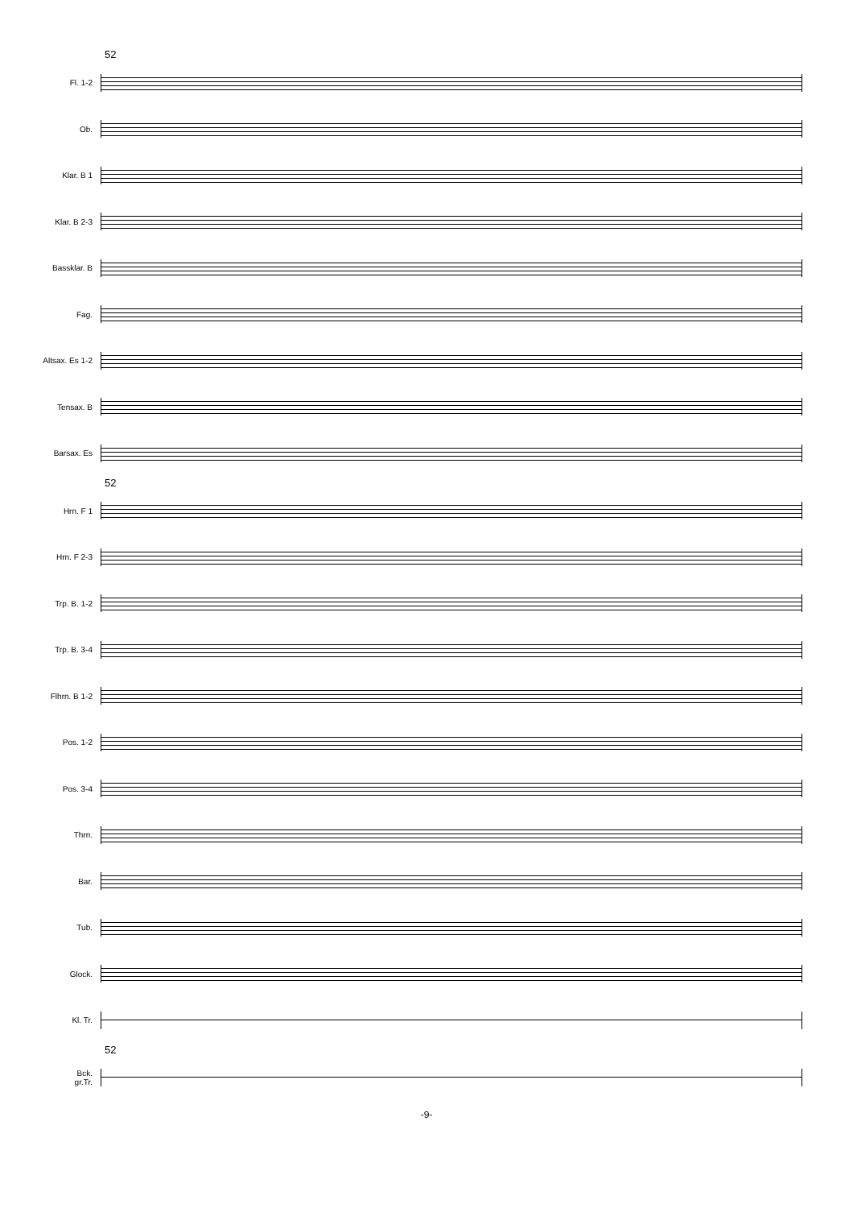52
Fl. 1-2
Ob.
Klar. B 1
Klar. B 2-3
Bassklar. B
Fag.
Altsax. Es 1-2
Tensax. B
Barsax. Es
52
Hrn. F 1
Hrn. F 2-3
Trp. B. 1-2
Trp. B. 3-4
Flhrn. B 1-2
Pos. 1-2
Pos. 3-4
Thrn.
Bar.
Tub.
Glock.
Kl. Tr.
52
Bck.
gr.Tr.
-9-